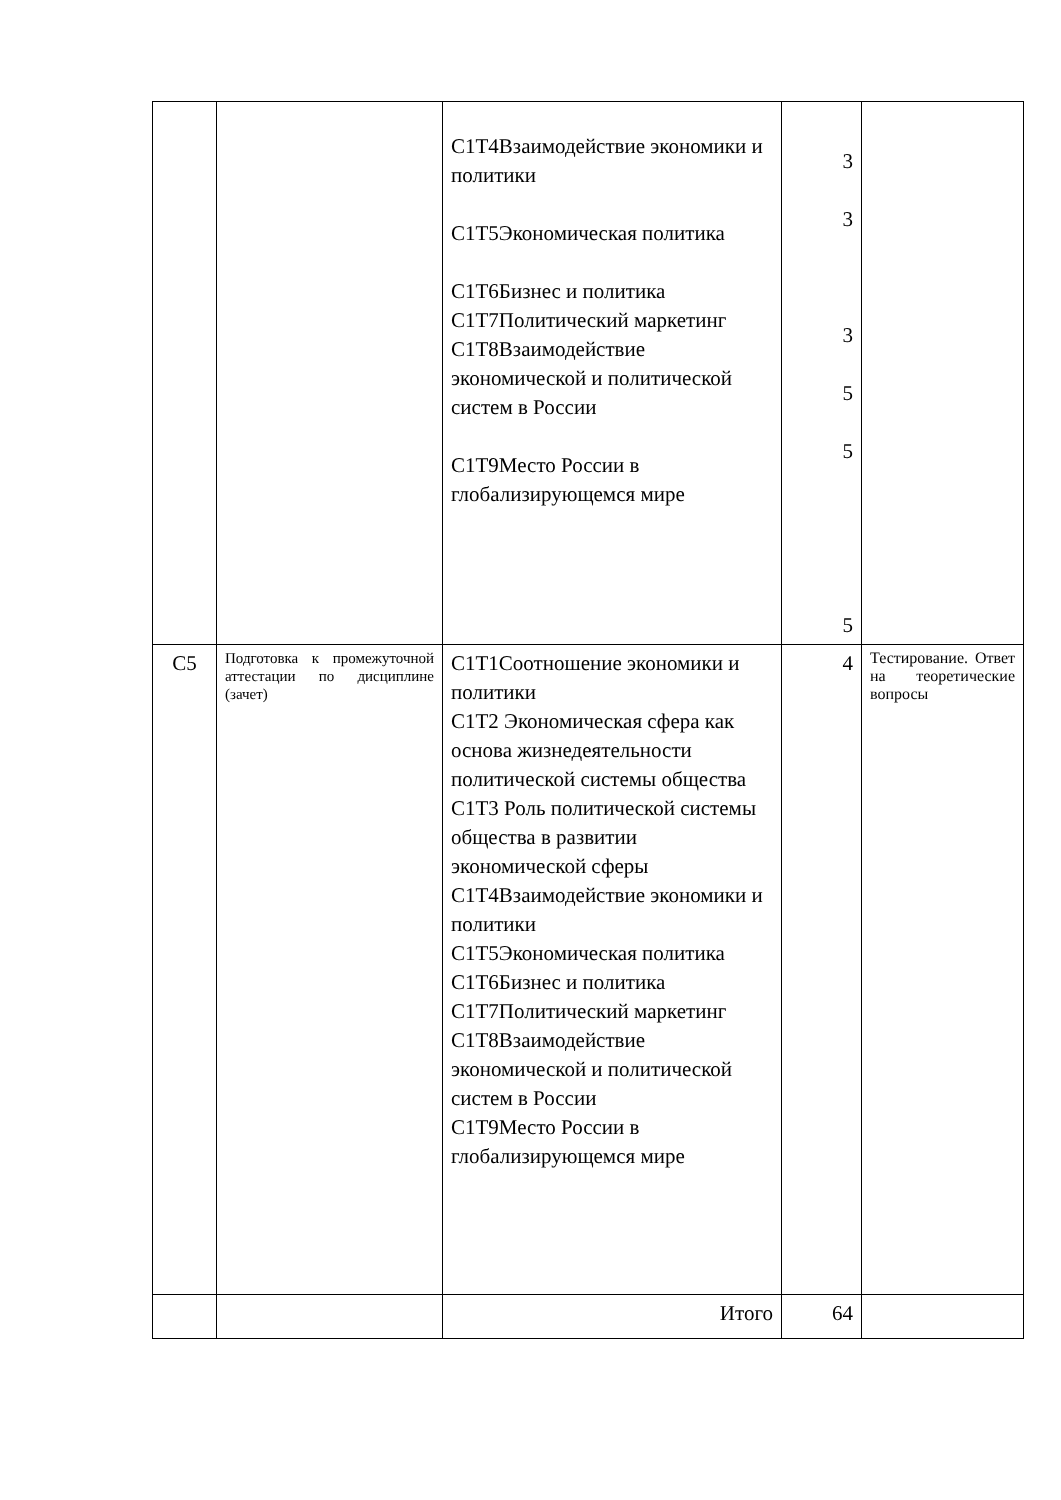| | | С1Т4Взаимодействие экономики и политики С1Т5Экономическая политика С1Т6Бизнес и политика С1Т7Политический маркетинг С1Т8Взаимодействие экономической и политической систем в России С1Т9Место России в глобализирующемся мире | 3 3 3 5 5 5 | |
| С5 | Подготовка к промежуточной аттестации по дисциплине (зачет) | С1Т1Соотношение экономики и политики С1Т2 Экономическая сфера как основа жизнедеятельности политической системы общества С1Т3 Роль политической системы общества в развитии экономической сферы С1Т4Взаимодействие экономики и политики С1Т5Экономическая политика С1Т6Бизнес и политика С1Т7Политический маркетинг С1Т8Взаимодействие экономической и политической систем в России С1Т9Место России в глобализирующемся мире | 4 | Тестирование. Ответ на теоретические вопросы |
| | | Итого | 64 | |